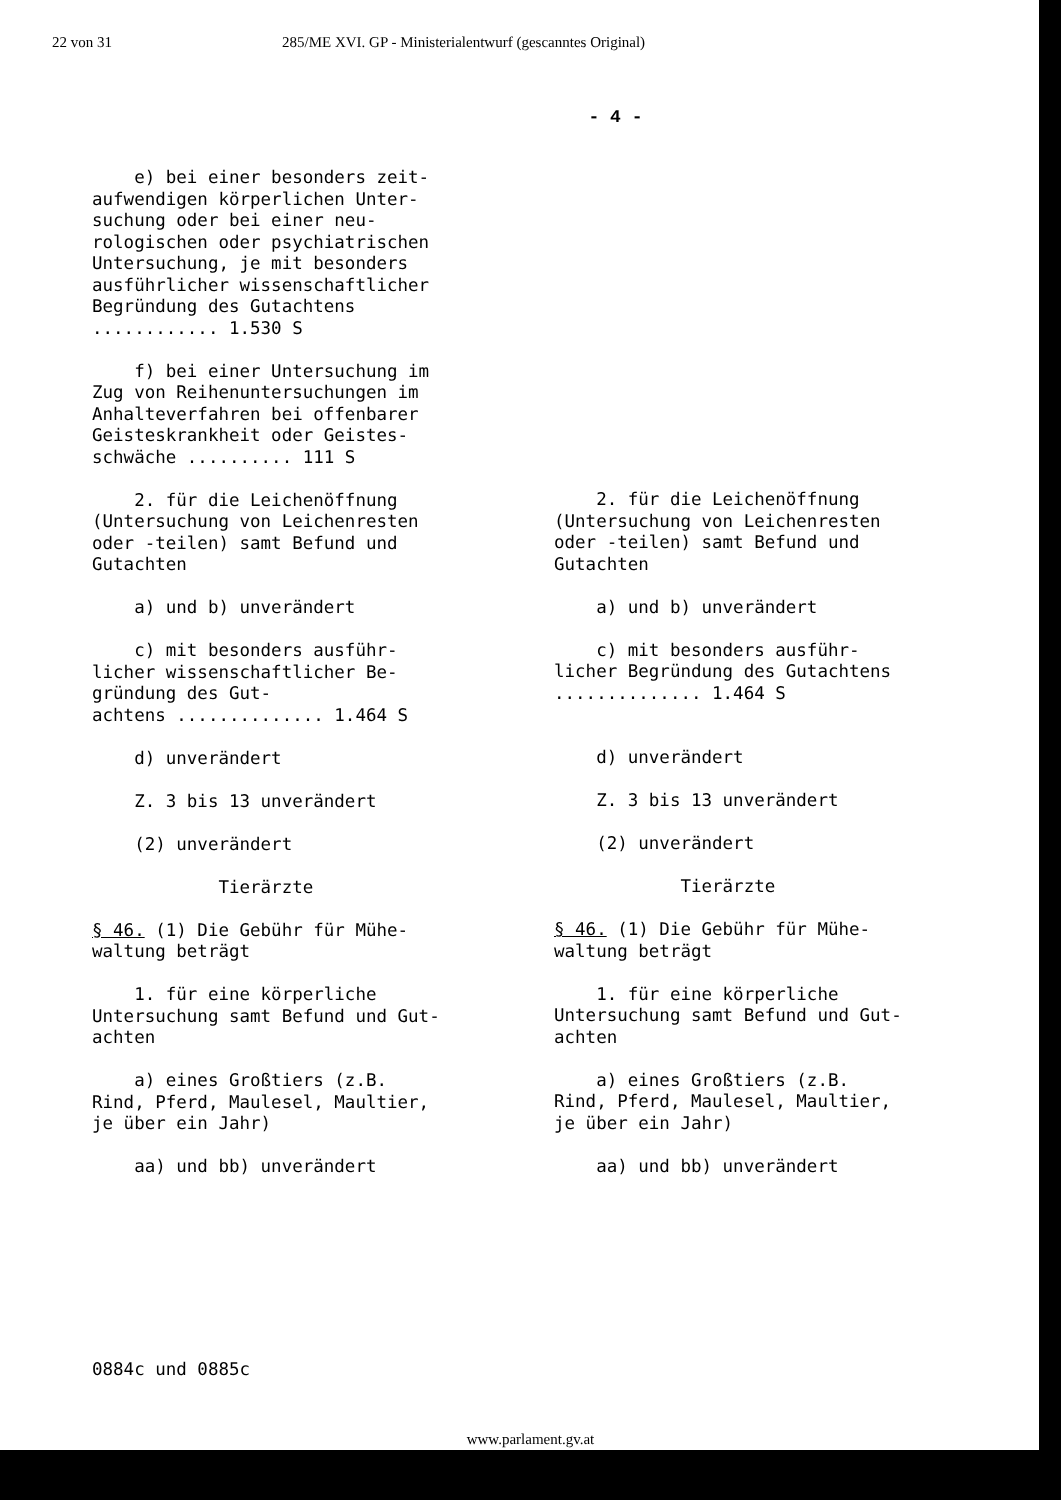22 von 31 285/ME XVI. GP - Ministerialentwurf (gescanntes Original)
- 4 -
e) bei einer besonders zeit- aufwendigen körperlichen Unter- suchung oder bei einer neu- rologischen oder psychiatrischen Untersuchung, je mit besonders ausführlicher wissenschaftlicher Begründung des Gutachtens ............ 1.530 S
f) bei einer Untersuchung im Zug von Reihenuntersuchungen im Anhalteverfahren bei offenbarer Geisteskrankheit oder Geistes- schwäche .......... 111 S
2. für die Leichenöffnung (Untersuchung von Leichenresten oder -teilen) samt Befund und Gutachten
a) und b) unverändert
c) mit besonders ausführ- licher wissenschaftlicher Be- gründung des Gut- achtens .............. 1.464 S
d) unverändert
Z. 3 bis 13 unverändert
(2) unverändert
Tierärzte
§ 46. (1) Die Gebühr für Mühe- waltung beträgt
1. für eine körperliche Untersuchung samt Befund und Gut- achten
a) eines Großtiers (z.B. Rind, Pferd, Maulesel, Maultier, je über ein Jahr)
aa) und bb) unverändert
2. für die Leichenöffnung (Untersuchung von Leichenresten oder -teilen) samt Befund und Gutachten
a) und b) unverändert
c) mit besonders ausführ- licher Begründung des Gutachtens .............. 1.464 S
d) unverändert
Z. 3 bis 13 unverändert
(2) unverändert
Tierärzte
§ 46. (1) Die Gebühr für Mühe- waltung beträgt
1. für eine körperliche Untersuchung samt Befund und Gut- achten
a) eines Großtiers (z.B. Rind, Pferd, Maulesel, Maultier, je über ein Jahr)
aa) und bb) unverändert
0884c und 0885c
www.parlament.gv.at